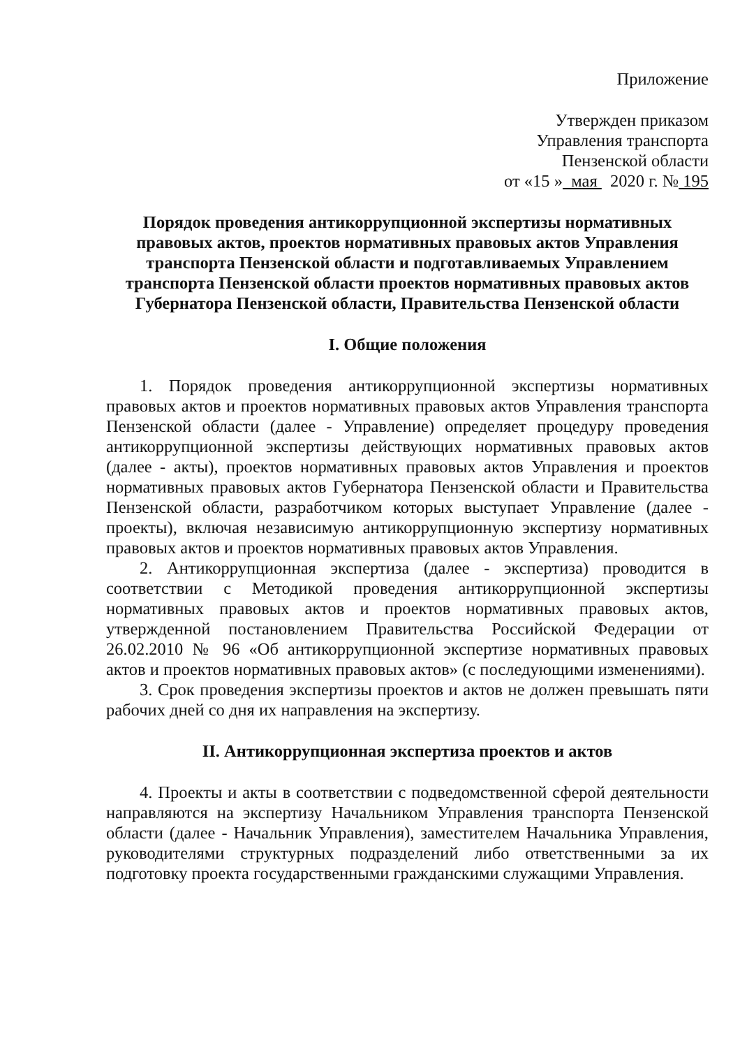Приложение
Утвержден приказом
Управления транспорта
Пензенской области
от «15 » мая 2020 г. № 195
Порядок проведения антикоррупционной экспертизы нормативных правовых актов, проектов нормативных правовых актов Управления транспорта Пензенской области и подготавливаемых Управлением транспорта Пензенской области проектов нормативных правовых актов Губернатора Пензенской области, Правительства Пензенской области
I. Общие положения
1. Порядок проведения антикоррупционной экспертизы нормативных правовых актов и проектов нормативных правовых актов Управления транспорта Пензенской области (далее - Управление) определяет процедуру проведения антикоррупционной экспертизы действующих нормативных правовых актов (далее - акты), проектов нормативных правовых актов Управления и проектов нормативных правовых актов Губернатора Пензенской области и Правительства Пензенской области, разработчиком которых выступает Управление (далее - проекты), включая независимую антикоррупционную экспертизу нормативных правовых актов и проектов нормативных правовых актов Управления.
2. Антикоррупционная экспертиза (далее - экспертиза) проводится в соответствии с Методикой проведения антикоррупционной экспертизы нормативных правовых актов и проектов нормативных правовых актов, утвержденной постановлением Правительства Российской Федерации от 26.02.2010 № 96 «Об антикоррупционной экспертизе нормативных правовых актов и проектов нормативных правовых актов» (с последующими изменениями).
3. Срок проведения экспертизы проектов и актов не должен превышать пяти рабочих дней со дня их направления на экспертизу.
II. Антикоррупционная экспертиза проектов и актов
4. Проекты и акты в соответствии с подведомственной сферой деятельности направляются на экспертизу Начальником Управления транспорта Пензенской области (далее - Начальник Управления), заместителем Начальника Управления, руководителями структурных подразделений либо ответственными за их подготовку проекта государственными гражданскими служащими Управления.